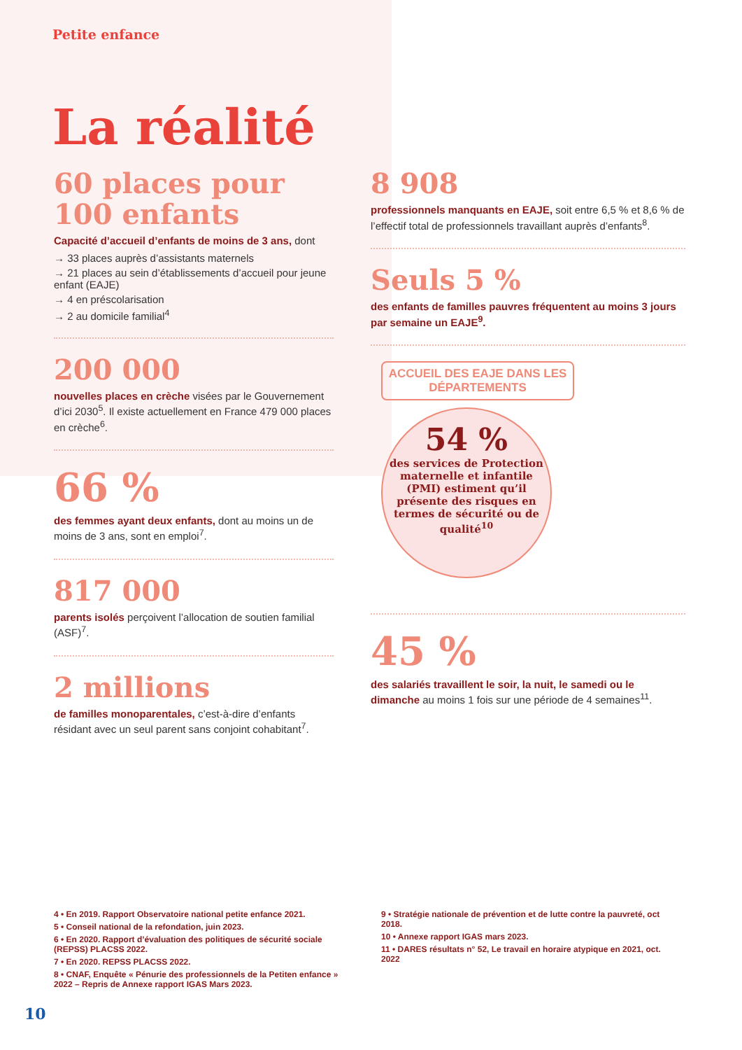Petite enfance
La réalité
60 places pour
100 enfants
Capacité d’accueil d’enfants de moins de 3 ans, dont
→ 33 places auprès d’assistants maternels
→ 21 places au sein d’établissements d’accueil pour jeune enfant (EAJE)
→ 4 en préscolarisation
→ 2 au domicile familial<sup>4</sup>
200 000
nouvelles places en crèche visées par le Gouvernement d’ici 2030<sup>5</sup>. Il existe actuellement en France 479 000 places en crèche<sup>6</sup>.
66 %
des femmes ayant deux enfants, dont au moins un de moins de 3 ans, sont en emploi<sup>7</sup>.
817 000
parents isolés perçoivent l’allocation de soutien familial (ASF)<sup>7</sup>.
2 millions
de familles monoparentales, c’est-à-dire d’enfants résidant avec un seul parent sans conjoint cohabitant<sup>7</sup>.
8 908
professionnels manquants en EAJE, soit entre 6,5 % et 8,6 % de l’effectif total de professionnels travaillant auprès d’enfants<sup>8</sup>.
Seuls 5 %
des enfants de familles pauvres fréquentent au moins 3 jours par semaine un EAJE<sup>9</sup>.
ACCUEIL DES EAJE DANS LES DÉPARTEMENTS
54 %
des services de Protection maternelle et infantile (PMI) estiment qu’il présente des risques en termes de sécurité ou de qualité<sup>10</sup>
45 %
des salariés travaillent le soir, la nuit, le samedi ou le dimanche au moins 1 fois sur une période de 4 semaines<sup>11</sup>.
4 • En 2019. Rapport Observatoire national petite enfance 2021.
5 • Conseil national de la refondation, juin 2023.
6 • En 2020. Rapport d’évaluation des politiques de sécurité sociale (REPSS) PLACSS 2022.
7 • En 2020. REPSS PLACSS 2022.
8 • CNAF, Enquête « Pénurie des professionnels de la Petiten enfance » 2022 – Repris de Annexe rapport IGAS Mars 2023.
9 • Stratégie nationale de prévention et de lutte contre la pauvreté, oct 2018.
10 • Annexe rapport IGAS mars 2023.
11 • DARES résultats n° 52, Le travail en horaire atypique en 2021, oct. 2022
10